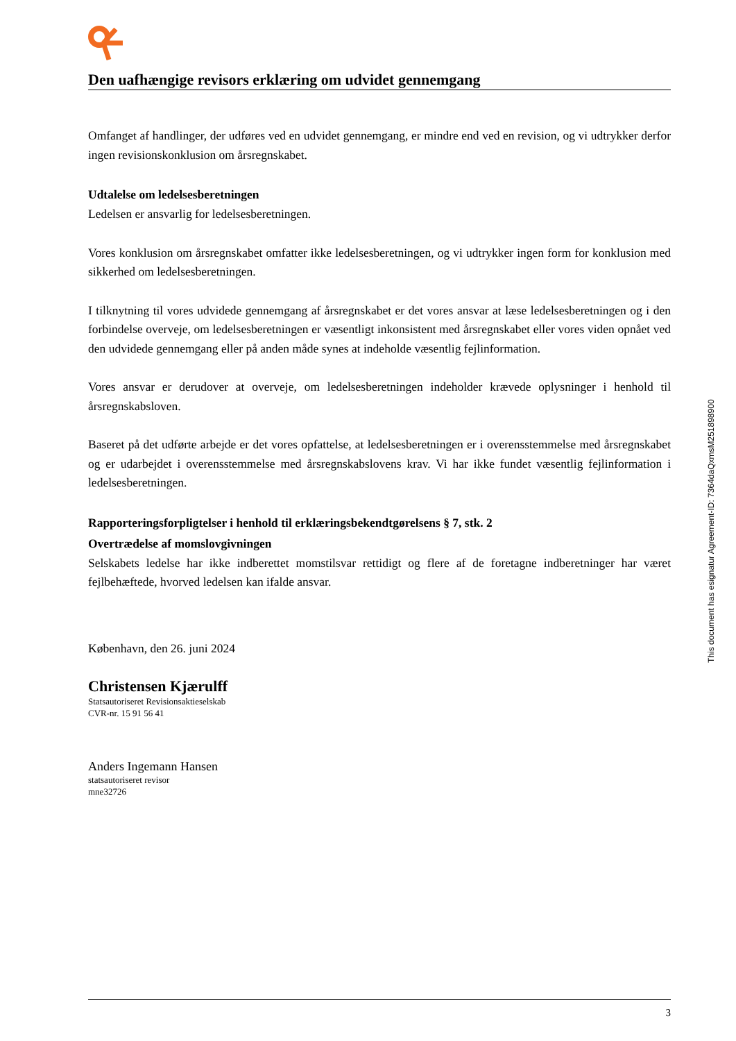Den uafhængige revisors erklæring om udvidet gennemgang
Omfanget af handlinger, der udføres ved en udvidet gennemgang, er mindre end ved en revision, og vi udtrykker derfor ingen revisionskonklusion om årsregnskabet.
Udtalelse om ledelsesberetningen
Ledelsen er ansvarlig for ledelsesberetningen.
Vores konklusion om årsregnskabet omfatter ikke ledelsesberetningen, og vi udtrykker ingen form for konklusion med sikkerhed om ledelsesberetningen.
I tilknytning til vores udvidede gennemgang af årsregnskabet er det vores ansvar at læse ledelsesberetnin­gen og i den forbindelse overveje, om ledelsesberetningen er væsentligt inkonsistent med årsregnskabet eller vores viden opnået ved den udvidede gennemgang eller på anden måde synes at indeholde væsentlig fejlinformation.
Vores ansvar er derudover at overveje, om ledelsesberetningen indeholder krævede oplysninger i henhold til årsregnskabsloven.
Baseret på det udførte arbejde er det vores opfattelse, at ledelsesberetningen er i overensstemmelse med årsregnskabet og er udarbejdet i overensstemmelse med årsregnskabslovens krav. Vi har ikke fundet væ­sentlig fejlinformation i ledelsesberetningen.
Rapporteringsforpligtelser i henhold til erklæringsbekendtgørelsens § 7, stk. 2
Overtrædelse af momslovgivningen
Selskabets ledelse har ikke indberettet momstilsvar rettidigt og flere af de foretagne indberetninger har været fejlbehæftede, hvorved ledelsen kan ifalde ansvar.
København, den 26. juni 2024
Christensen Kjærulff
Statsautoriseret Revisionsaktieselskab
CVR-nr. 15 91 56 41
Anders Ingemann Hansen
statsautoriseret revisor
mne32726
This document has esignatur Agreement-ID: 7364daQxmsM251898900
3